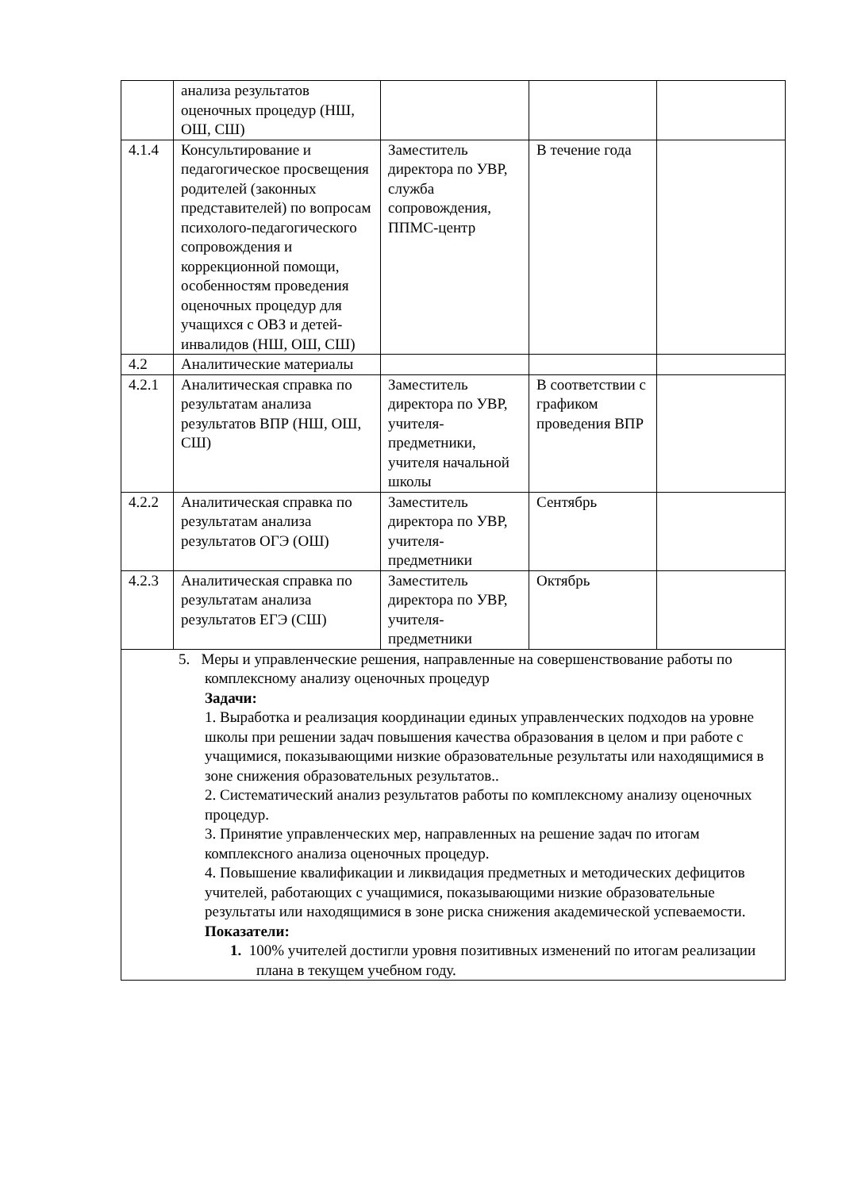| | анализа результатов оценочных процедур (НШ, ОШ, СШ) | | | |
| 4.1.4 | Консультирование и педагогическое просвещения родителей (законных представителей) по вопросам психолого-педагогического сопровождения и коррекционной помощи, особенностям проведения оценочных процедур для учащихся с ОВЗ и детей-инвалидов (НШ, ОШ, СШ) | Заместитель директора по УВР, служба сопровождения, ППМС-центр | В течение года | |
| 4.2 | Аналитические материалы | | | |
| 4.2.1 | Аналитическая справка по результатам анализа результатов ВПР (НШ, ОШ, СШ) | Заместитель директора по УВР, учителя-предметники, учителя начальной школы | В соответствии с графиком проведения ВПР | |
| 4.2.2 | Аналитическая справка по результатам анализа результатов ОГЭ (ОШ) | Заместитель директора по УВР, учителя-предметники | Сентябрь | |
| 4.2.3 | Аналитическая справка по результатам анализа результатов ЕГЭ (СШ) | Заместитель директора по УВР, учителя-предметники | Октябрь | |
| 5. Меры и управленческие решения, направленные на совершенствование работы по комплексному анализу оценочных процедур Задачи: 1. Выработка и реализация координации единых управленческих подходов на уровне школы при решении задач повышения качества образования в целом и при работе с учащимися, показывающими низкие образовательные результаты или находящимися в зоне снижения образовательных результатов.. 2. Систематический анализ результатов работы по комплексному анализу оценочных процедур. 3. Принятие управленческих мер, направленных на решение задач по итогам комплексного анализа оценочных процедур. 4. Повышение квалификации и ликвидация предметных и методических дефицитов учителей, работающих с учащимися, показывающими низкие образовательные результаты или находящимися в зоне риска снижения академической успеваемости. Показатели: 1. 100% учителей достигли уровня позитивных изменений по итогам реализации плана в текущем учебном году. | | | | |